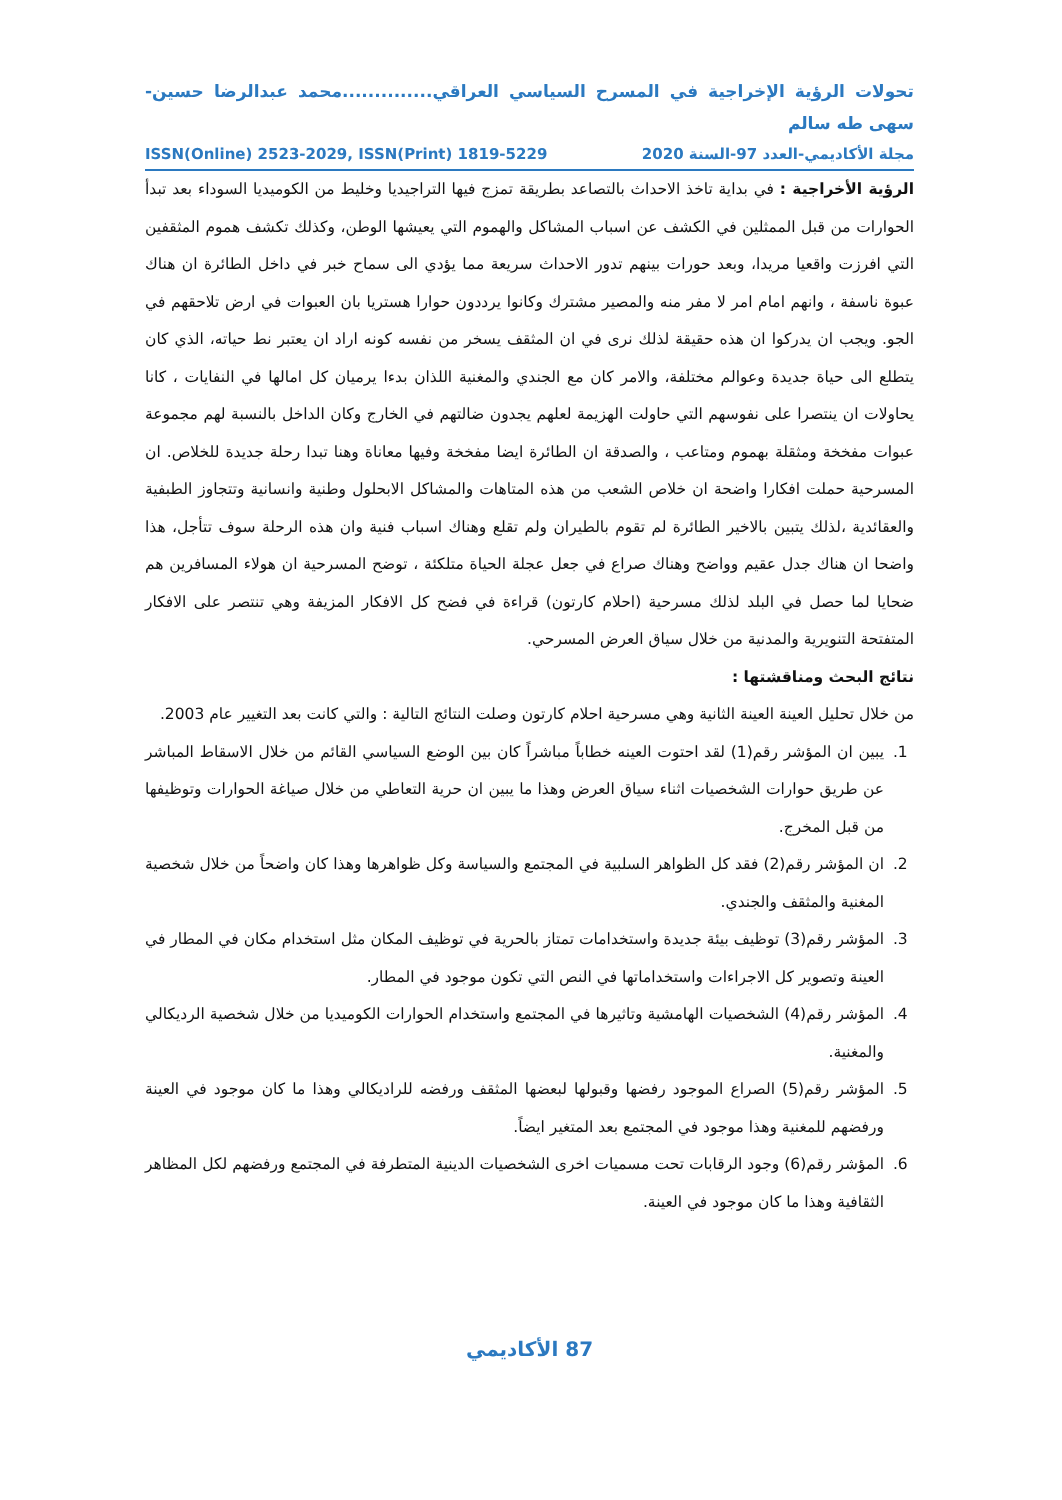تحولات الرؤية الإخراجية في المسرح السياسي العراقي..............محمد عبدالرضا حسين-سهى طه سالم
مجلة الأكاديمي-العدد 97-السنة 2020 ISSN(Online) 2523-2029, ISSN(Print) 1819-5229
الرؤية الأخراجية : في بداية تاخذ الاحداث بالتصاعد بطريقة تمزج فيها التراجيديا وخليط من الكوميديا السوداء بعد تبدأ الحوارات من قبل الممثلين في الكشف عن اسباب المشاكل والهموم التي يعيشها الوطن، وكذلك تكشف هموم المثقفين التي افرزت واقعيا مريدا، وبعد حورات بينهم تدور الاحداث سريعة مما يؤدي الى سماح خبر في داخل الطائرة ان هناك عبوة ناسفة ، وانهم امام امر لا مفر منه والمصير مشترك وكانوا يرددون حوارا هستريا بان العبوات في ارض تلاحقهم في الجو. ويجب ان يدركوا ان هذه حقيقة لذلك نرى في ان المثقف يسخر من نفسه كونه اراد ان يعتبر نط حياته، الذي كان يتطلع الى حياة جديدة وعوالم مختلفة، والامر كان مع الجندي والمغنية اللذان بدءا يرميان كل امالها في النفايات ، كانا يحاولات ان ينتصرا على نفوسهم التي حاولت الهزيمة لعلهم يجدون ضالتهم في الخارج وكان الداخل بالنسبة لهم مجموعة عبوات مفخخة ومثقلة بهموم ومتاعب ، والصدقة ان الطائرة ايضا مفخخة وفيها معاناة وهنا تبدا رحلة جديدة للخلاص. ان المسرحية حملت افكارا واضحة ان خلاص الشعب من هذه المتاهات والمشاكل الابحلول وطنية وانسانية وتتجاوز الطبفية والعقائدية ،لذلك يتبين بالاخير الطائرة لم تقوم بالطيران ولم تقلع وهناك اسباب فنية وان هذه الرحلة سوف تتأجل، هذا واضحا ان هناك جدل عقيم وواضح وهناك صراع في جعل عجلة الحياة متلكئة ، توضح المسرحية ان هولاء المسافرين هم ضحايا لما حصل في البلد لذلك مسرحية (احلام كارتون) قراءة في فضح كل الافكار المزيفة وهي تنتصر على الافكار المتفتحة التنويرية والمدنية من خلال سياق العرض المسرحي.
نتائج البحث ومناقشتها :
من خلال تحليل العينة العينة الثانية وهي مسرحية احلام كارتون وصلت النتائج التالية : والتي كانت بعد التغيير عام 2003.
1. يبين ان المؤشر رقم(1) لقد احتوت العينه خطاباً مباشراً كان بين الوضع السياسي القائم من خلال الاسقاط المباشر عن طريق حوارات الشخصيات اثناء سياق العرض وهذا ما يبين ان حرية التعاطي من خلال صياغة الحوارات وتوظيفها من قبل المخرج.
2. ان المؤشر رقم(2) فقد كل الظواهر السلبية في المجتمع والسياسة وكل ظواهرها وهذا كان واضحاً من خلال شخصية المغنية والمثقف والجندي.
3. المؤشر رقم(3) توظيف بيئة جديدة واستخدامات تمتاز بالحرية في توظيف المكان مثل استخدام مكان في المطار في العينة وتصوير كل الاجراءات واستخداماتها في النص التي تكون موجود في المطار.
4. المؤشر رقم(4) الشخصيات الهامشية وتاثيرها في المجتمع واستخدام الحوارات الكوميديا من خلال شخصية الرديكالي والمغنية.
5. المؤشر رقم(5) الصراع الموجود رفضها وقبولها لبعضها المثقف ورفضه للراديكالي وهذا ما كان موجود في العينة ورفضهم للمغنية وهذا موجود في المجتمع بعد المتغير ايضاً.
6. المؤشر رقم(6) وجود الرقابات تحت مسميات اخرى الشخصيات الدينية المتطرفة في المجتمع ورفضهم لكل المظاهر الثقافية وهذا ما كان موجود في العينة.
87 الأكاديمي